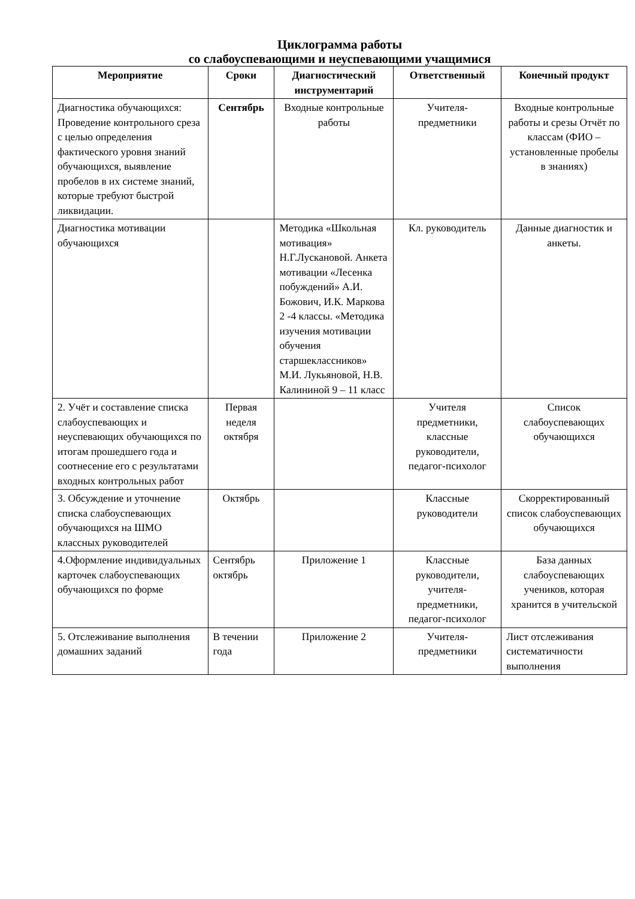Циклограмма работы
со слабоуспевающими и неуспевающими учащимися
| Мероприятие | Сроки | Диагностический инструментарий | Ответственный | Конечный продукт |
| --- | --- | --- | --- | --- |
| Диагностика обучающихся: Проведение контрольного среза с целью определения фактического уровня знаний обучающихся, выявление пробелов в их системе знаний, которые требуют быстрой ликвидации. | Сентябрь | Входные контрольные работы | Учителя-предметники | Входные контрольные работы и срезы Отчёт по классам (ФИО – установленные пробелы в знаниях) |
| Диагностика мотивации обучающихся | | Методика «Школьная мотивация» Н.Г.Лускановой. Анкета мотивации «Лесенка побуждений» А.И. Божович, И.К. Маркова 2 -4 классы. «Методика изучения мотивации обучения старшеклассников» М.И. Лукьяновой, Н.В. Калининой 9 – 11 класс | Кл. руководитель | Данные диагностик и анкеты. |
| 2. Учёт и составление списка слабоуспевающих и неуспевающих обучающихся по итогам прошедшего года и соотнесение его с результатами входных контрольных работ | Первая неделя октября | | Учителя предметники, классные руководители, педагог-психолог | Список слабоуспевающих обучающихся |
| 3. Обсуждение и уточнение списка слабоуспевающих обучающихся на ШМО классных руководителей | Октябрь | | Классные руководители | Скорректированный список слабоуспевающих обучающихся |
| 4.Оформление индивидуальных карточек слабоуспевающих обучающихся по форме | Сентябрь октябрь | Приложение 1 | Классные руководители, учителя-предметники, педагог-психолог | База данных слабоуспевающих учеников, которая хранится в учительской |
| 5. Отслеживание выполнения домашних заданий | В течении года | Приложение 2 | Учителя-предметники | Лист отслеживания систематичности выполнения |